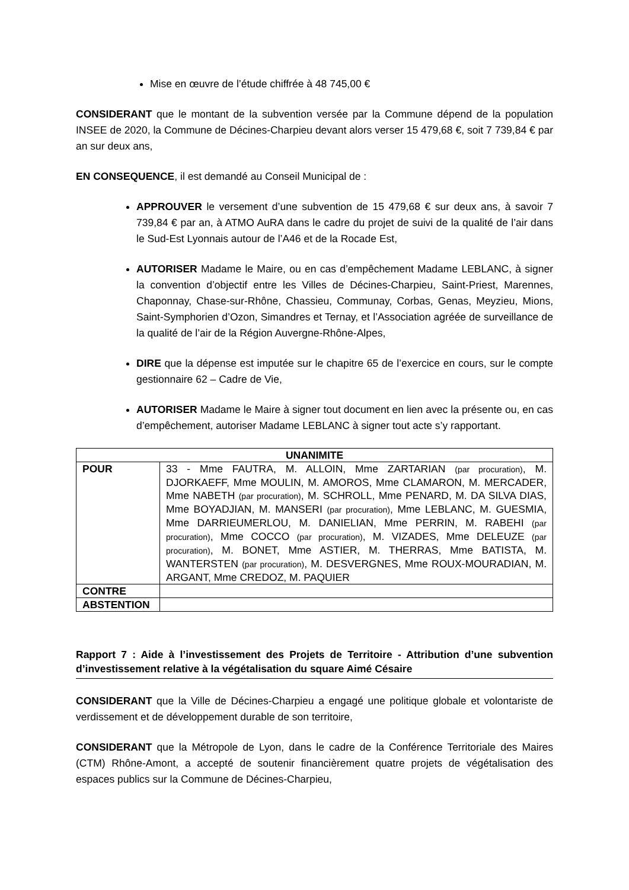Mise en œuvre de l’étude chiffrée à 48 745,00 €
CONSIDERANT que le montant de la subvention versée par la Commune dépend de la population INSEE de 2020, la Commune de Décines-Charpieu devant alors verser 15 479,68 €, soit 7 739,84 € par an sur deux ans,
EN CONSEQUENCE, il est demandé au Conseil Municipal de :
APPROUVER le versement d’une subvention de 15 479,68 € sur deux ans, à savoir 7 739,84 € par an, à ATMO AuRA dans le cadre du projet de suivi de la qualité de l’air dans le Sud-Est Lyonnais autour de l’A46 et de la Rocade Est,
AUTORISER Madame le Maire, ou en cas d’empêchement Madame LEBLANC, à signer la convention d’objectif entre les Villes de Décines-Charpieu, Saint-Priest, Marennes, Chaponnay, Chase-sur-Rhône, Chassieu, Communay, Corbas, Genas, Meyzieu, Mions, Saint-Symphorien d’Ozon, Simandres et Ternay, et l’Association agréée de surveillance de la qualité de l’air de la Région Auvergne-Rhône-Alpes,
DIRE que la dépense est imputée sur le chapitre 65 de l’exercice en cours, sur le compte gestionnaire 62 – Cadre de Vie,
AUTORISER Madame le Maire à signer tout document en lien avec la présente ou, en cas d’empêchement, autoriser Madame LEBLANC à signer tout acte s’y rapportant.
| UNANIMITE | |
| --- | --- |
| POUR | 33 - Mme FAUTRA, M. ALLOIN, Mme ZARTARIAN (par procuration) , M. DJORKAEFF, Mme MOULIN, M. AMOROS, Mme CLAMARON, M. MERCADER, Mme NABETH (par procuration) , M. SCHROLL, Mme PENARD, M. DA SILVA DIAS, Mme BOYADJIAN, M. MANSERI (par procuration) , Mme LEBLANC, M. GUESMIA, Mme DARRIEUMERLOU, M. DANIELIAN, Mme PERRIN, M. RABEHI (par procuration) , Mme COCCO (par procuration) , M. VIZADES, Mme DELEUZE (par procuration) , M. BONET, Mme ASTIER, M. THERRAS, Mme BATISTA, M. WANTERSTEN (par procuration) , M. DESVERGNES, Mme ROUX-MOURADIAN, M. ARGANT, Mme CREDOZ, M. PAQUIER |
| CONTRE | |
| ABSTENTION | |
Rapport 7 : Aide à l’investissement des Projets de Territoire - Attribution d’une subvention d’investissement relative à la végétalisation du square Aimé Césaire
CONSIDERANT que la Ville de Décines-Charpieu a engagé une politique globale et volontariste de verdissement et de développement durable de son territoire,
CONSIDERANT que la Métropole de Lyon, dans le cadre de la Conférence Territoriale des Maires (CTM) Rhône-Amont, a accepté de soutenir financièrement quatre projets de végétalisation des espaces publics sur la Commune de Décines-Charpieu,